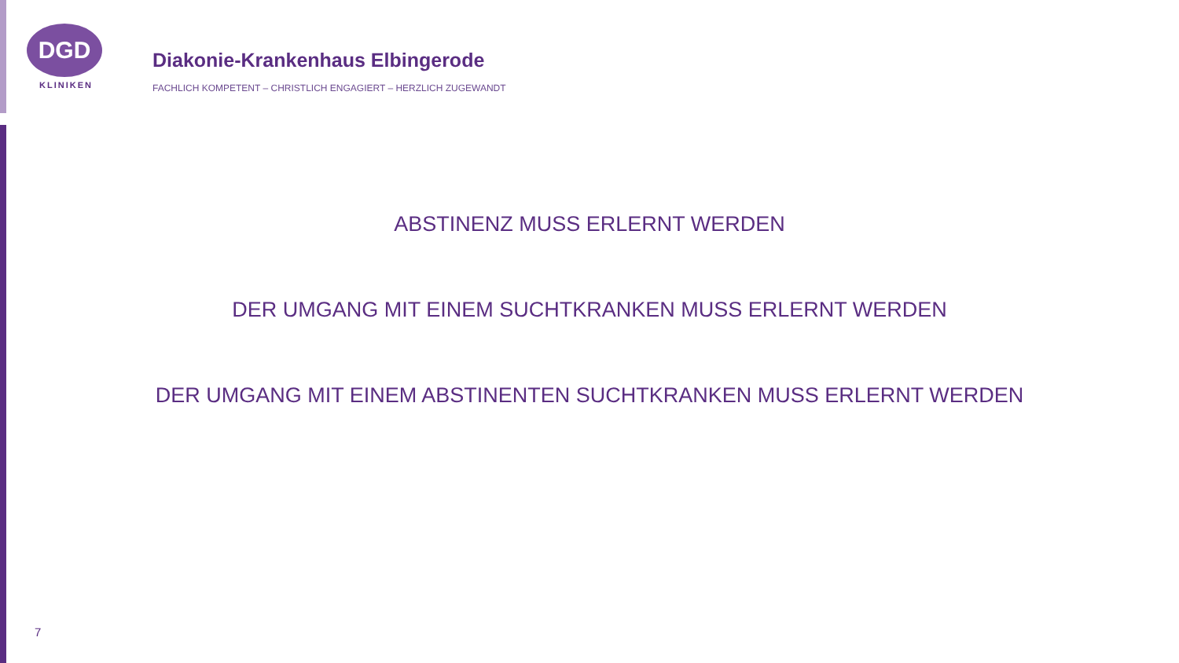DGD
KLINIKEN
Diakonie-Krankenhaus Elbingerode
FACHLICH KOMPETENT – CHRISTLICH ENGAGIERT – HERZLICH ZUGEWANDT
ABSTINENZ MUSS ERLERNT WERDEN
DER UMGANG MIT EINEM SUCHTKRANKEN MUSS ERLERNT WERDEN
DER UMGANG MIT EINEM ABSTINENTEN SUCHTKRANKEN MUSS ERLERNT WERDEN
7